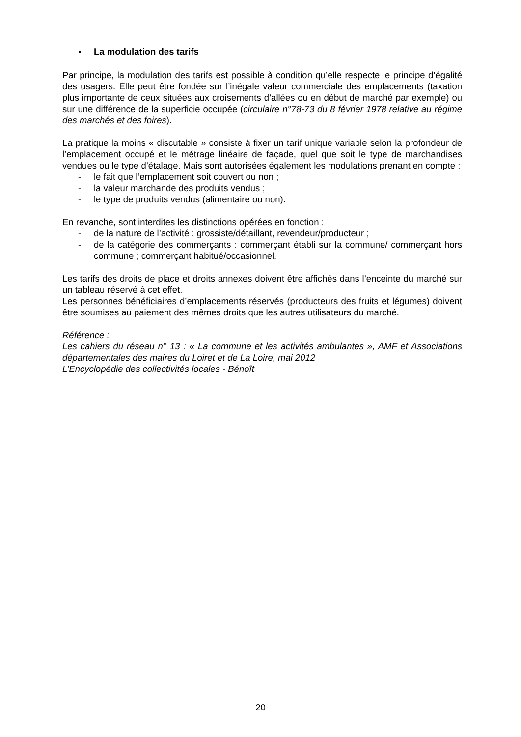▪ La modulation des tarifs
Par principe, la modulation des tarifs est possible à condition qu’elle respecte le principe d’égalité des usagers. Elle peut être fondée sur l’inégale valeur commerciale des emplacements (taxation plus importante de ceux situées aux croisements d’allées ou en début de marché par exemple) ou sur une différence de la superficie occupée (circulaire n°78-73 du 8 février 1978 relative au régime des marchés et des foires).
La pratique la moins « discutable » consiste à fixer un tarif unique variable selon la profondeur de l’emplacement occupé et le métrage linéaire de façade, quel que soit le type de marchandises vendues ou le type d’étalage. Mais sont autorisées également les modulations prenant en compte :
- le fait que l’emplacement soit couvert ou non ;
- la valeur marchande des produits vendus ;
- le type de produits vendus (alimentaire ou non).
En revanche, sont interdites les distinctions opérées en fonction :
- de la nature de l’activité : grossiste/détaillant, revendeur/producteur ;
- de la catégorie des commerçants : commerçant établi sur la commune/ commerçant hors commune ; commerçant habitué/occasionnel.
Les tarifs des droits de place et droits annexes doivent être affichés dans l’enceinte du marché sur un tableau réservé à cet effet.
Les personnes bénéficiaires d’emplacements réservés (producteurs des fruits et légumes) doivent être soumises au paiement des mêmes droits que les autres utilisateurs du marché.
Référence :
Les cahiers du réseau n° 13 : « La commune et les activités ambulantes », AMF et Associations départementales des maires du Loiret et de La Loire, mai 2012
L’Encyclopédie des collectivités locales - Bénoît
20